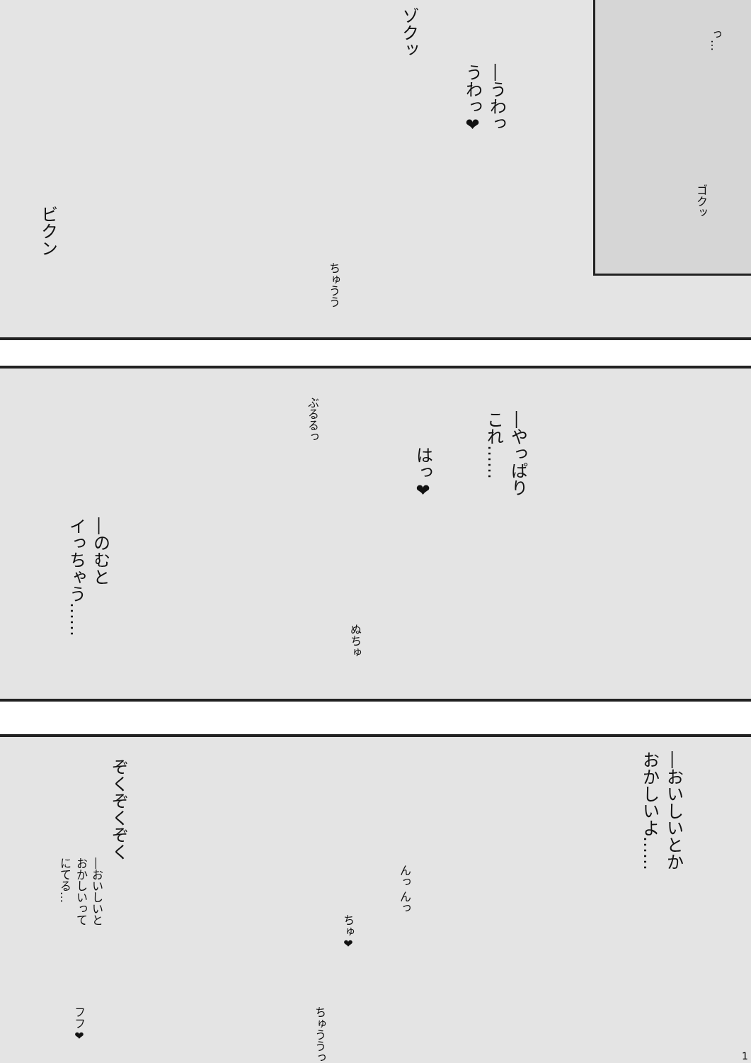っ…
ゴクッ
ゾクッ
―うわっ
うわっ❤
ビクン
ちゅうう
ぶるるっ
はっ❤
―やっぱり
これ……
―のむと
イっちゃう……
ぬちゅ
―おいしいとか
おかしいよ……
ぞくぞくぞく
―おいしいと
おかしいって
にてる…
んっ んっ
ちゅ❤
ちゅううっ
フフ❤
1